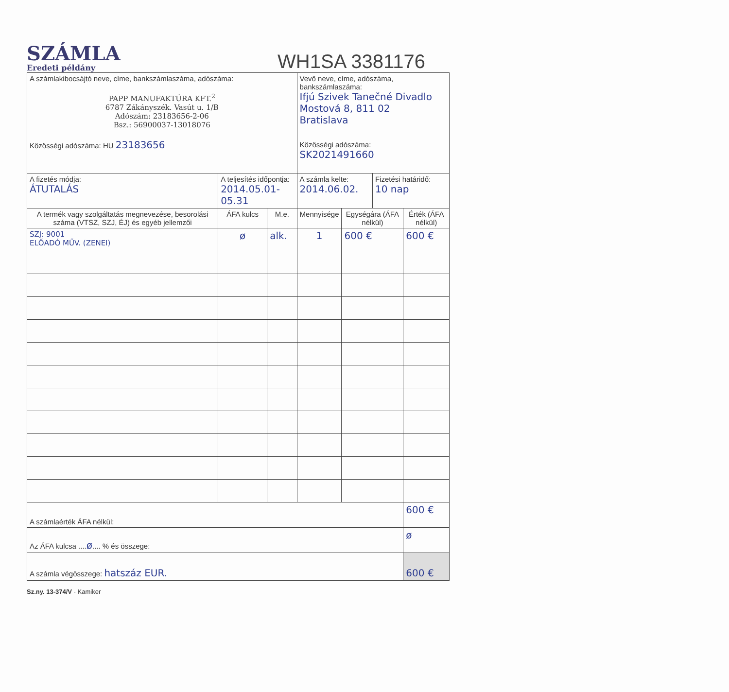SZÁMLA
Eredeti példány
WH1SA 3381176
| A számlakibocsájtó neve, címe, bankszámlaszáma, adószáma: PAPP MANUFAKTÚRA KFT.<sup>2</sup> 6787 Zákányszék. Vasút u. 1/B Adószám: 23183656-2-06 Bsz.: 56900037-13018076 Közösségi adószáma: HU 23183656 | | | Vevő neve, címe, adószáma, bankszámlaszáma: Ifjú Szivek Tanečné Divadlo Mostová 8, 811 02 Bratislava Közösségi adószáma: SK2021491660 | | | |
| A fizetés módja: ÁTUTALÁS | A teljesítés időpontja: 2014.05.01-05.31 | | A számla kelte: 2014.06.02. | | Fizetési határidő: 10 nap | |
| A termék vagy szolgáltatás megnevezése, besorolási száma (VTSZ, SZJ, ÉJ) és egyéb jellemzői | ÁFA kulcs | M.e. | Mennyisége | Egységára (ÁFA nélkül) | | Érték (ÁFA nélkül) |
| SZJ: 9001 ELŐADÓ MŰV. (ZENEI) | ø | alk. | 1 | 600 € | | 600 € |
| A számlaérték ÁFA nélkül: | | | | | | 600 € |
| Az ÁFA kulcsa .... ø .... % és összege: | | | | | | ø |
| A számla végösszege: hatszáz EUR. | | | | | | 600 € |
Sz.ny. 13-374/V - Kamiker